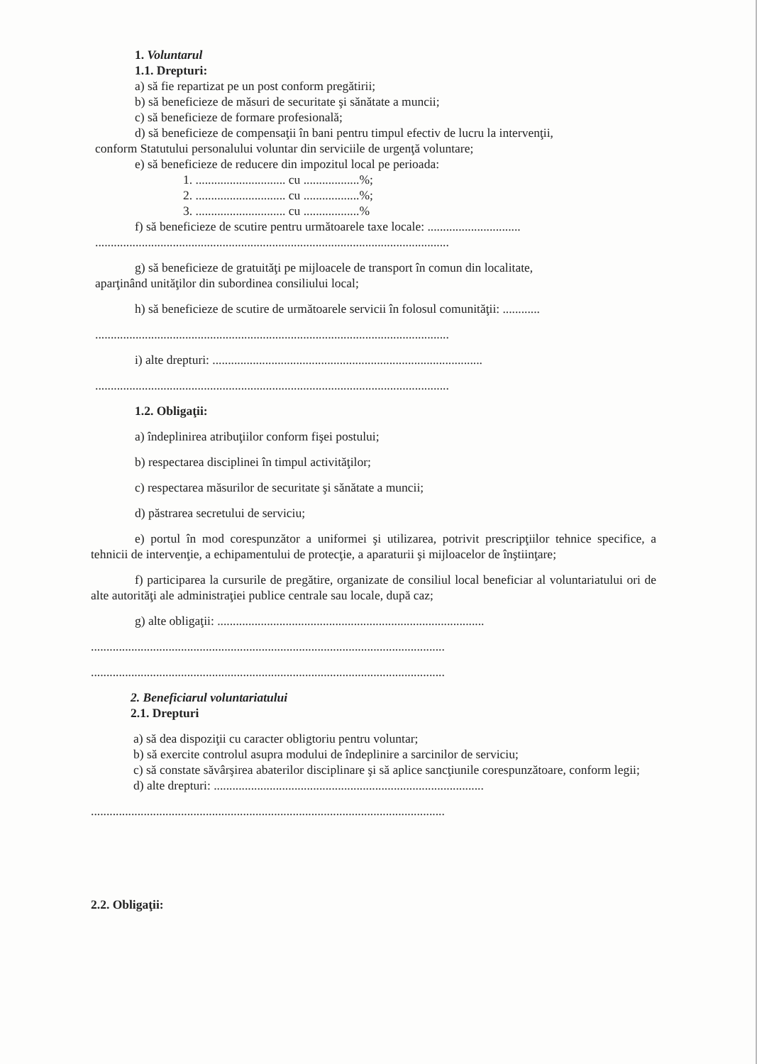1. Voluntarul
1.1. Drepturi:
a) să fie repartizat pe un post conform pregătirii;
b) să beneficieze de măsuri de securitate şi sănătate a muncii;
c) să beneficieze de formare profesională;
d) să beneficieze de compensaţii în bani pentru timpul efectiv de lucru la intervenţii,
conform Statutului personalului voluntar din serviciile de urgenţă voluntare;
e) să beneficieze de reducere din impozitul local pe perioada:
1. ............................. cu ..................%;
2. ............................. cu ..................%;
3. ............................. cu ..................%
f) să beneficieze de scutire pentru următoarele taxe locale: ..............................
..................................................................................................................
g) să beneficieze de gratuităţi pe mijloacele de transport în comun din localitate,
aparţinând unităţilor din subordinea consiliului local;
h) să beneficieze de scutire de următoarele servicii în folosul comunităţii: ............
..................................................................................................................
i) alte drepturi: .......................................................................................
..................................................................................................................
1.2. Obligaţii:
a) îndeplinirea atribuţiilor conform fişei postului;
b) respectarea disciplinei în timpul activităţilor;
c) respectarea măsurilor de securitate şi sănătate a muncii;
d) păstrarea secretului de serviciu;
e) portul în mod corespunzător a uniformei şi utilizarea, potrivit prescripţiilor tehnice specifice, a tehnicii de intervenţie, a echipamentului de protecţie, a aparaturii şi mijloacelor de înştiinţare;
f) participarea la cursurile de pregătire, organizate de consiliul local beneficiar al voluntariatului ori de alte autorităţi ale administraţiei publice centrale sau locale, după caz;
g) alte obligaţii: ......................................................................................
..................................................................................................................
..................................................................................................................
2. Beneficiarul voluntariatului
2.1. Drepturi
a) să dea dispoziţii cu caracter obligtoriu pentru voluntar;
b) să exercite controlul asupra modului de îndeplinire a sarcinilor de serviciu;
c) să constate săvârşirea abaterilor disciplinare şi să aplice sancţiunile corespunzătoare, conform legii;
d) alte drepturi: .......................................................................................
..................................................................................................................
2.2. Obligaţii: